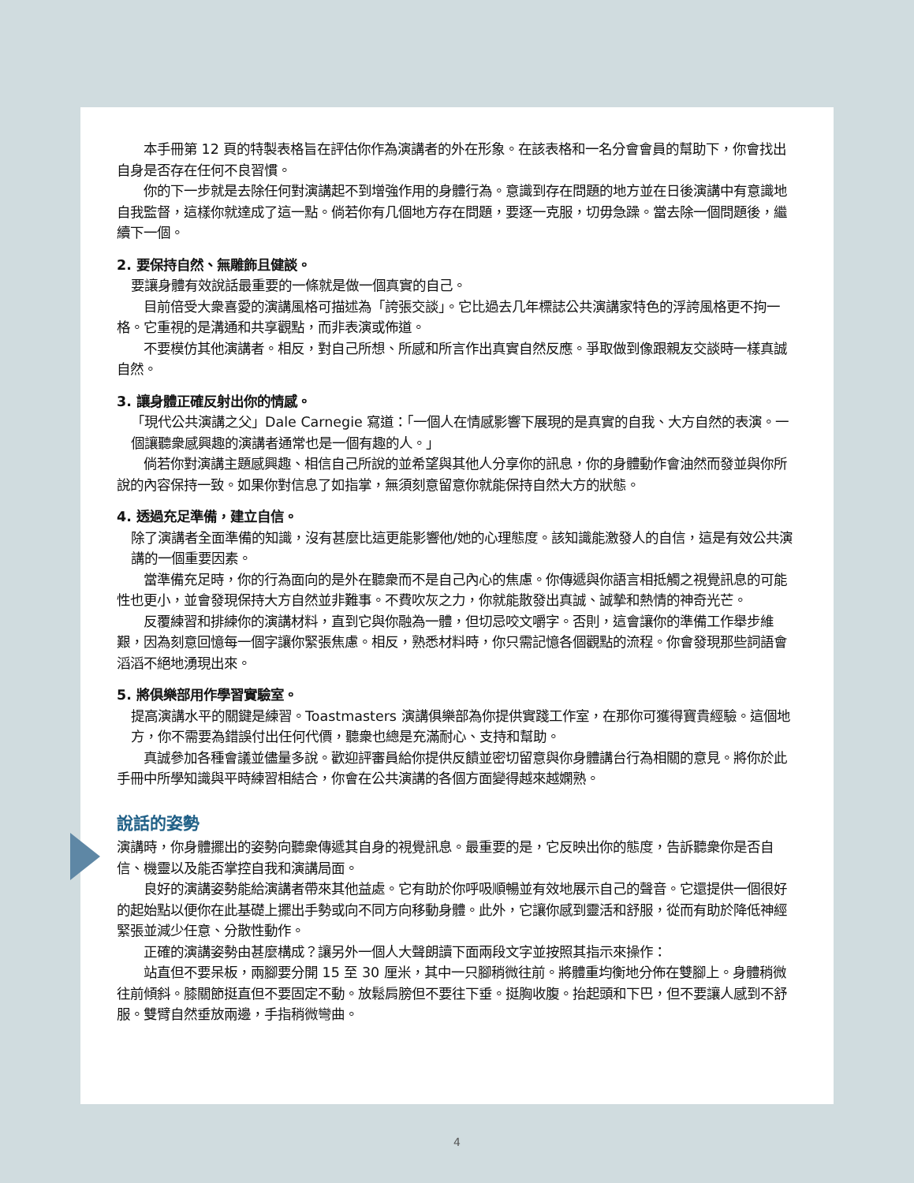本手冊第 12 頁的特製表格旨在評估你作為演講者的外在形象。在該表格和一名分會會員的幫助下，你會找出自身是否存在任何不良習慣。
你的下一步就是去除任何對演講起不到增強作用的身體行為。意識到存在問題的地方並在日後演講中有意識地自我監督，這樣你就達成了這一點。倘若你有几個地方存在問題，要逐一克服，切毋急躁。當去除一個問題後，繼續下一個。
2. 要保持自然、無雕飾且健談。
要讓身體有效說話最重要的一條就是做一個真實的自己。
目前倍受大衆喜愛的演講風格可描述為「誇張交談」。它比過去几年標誌公共演講家特色的浮誇風格更不拘一格。它重視的是溝通和共享觀點，而非表演或佈道。
不要模仿其他演講者。相反，對自己所想、所感和所言作出真實自然反應。爭取做到像跟親友交談時一樣真誠自然。
3. 讓身體正確反射出你的情感。
「現代公共演講之父」Dale Carnegie 寫道：「一個人在情感影響下展現的是真實的自我、大方自然的表演。一個讓聽衆感興趣的演講者通常也是一個有趣的人。」
倘若你對演講主題感興趣、相信自己所說的並希望與其他人分享你的訊息，你的身體動作會油然而發並與你所說的內容保持一致。如果你對信息了如指掌，無須刻意留意你就能保持自然大方的狀態。
4. 透過充足準備，建立自信。
除了演講者全面準備的知識，沒有甚麼比這更能影響他/她的心理態度。該知識能激發人的自信，這是有效公共演講的一個重要因素。
當準備充足時，你的行為面向的是外在聽衆而不是自己內心的焦慮。你傳遞與你語言相抵觸之視覺訊息的可能性也更小，並會發現保持大方自然並非難事。不費吹灰之力，你就能散發出真誠、誠摯和熱情的神奇光芒。
反覆練習和排練你的演講材料，直到它與你融為一體，但切忌咬文嚼字。否則，這會讓你的準備工作舉步維艱，因為刻意回憶每一個字讓你緊張焦慮。相反，熟悉材料時，你只需記憶各個觀點的流程。你會發現那些詞語會滔滔不絕地湧現出來。
5. 將俱樂部用作學習實驗室。
提高演講水平的關鍵是練習。Toastmasters 演講俱樂部為你提供實踐工作室，在那你可獲得寶貴經驗。這個地方，你不需要為錯誤付出任何代價，聽衆也總是充滿耐心、支持和幫助。
真誠參加各種會議並儘量多說。歡迎評審員給你提供反饋並密切留意與你身體講台行為相關的意見。將你於此手冊中所學知識與平時練習相結合，你會在公共演講的各個方面變得越來越嫻熟。
說話的姿勢
演講時，你身體擺出的姿勢向聽衆傳遞其自身的視覺訊息。最重要的是，它反映出你的態度，告訴聽衆你是否自信、機靈以及能否掌控自我和演講局面。
良好的演講姿勢能給演講者帶來其他益處。它有助於你呼吸順暢並有效地展示自己的聲音。它還提供一個很好的起始點以便你在此基礎上擺出手勢或向不同方向移動身體。此外，它讓你感到靈活和舒服，從而有助於降低神經緊張並減少任意、分散性動作。
正確的演講姿勢由甚麼構成？讓另外一個人大聲朗讀下面兩段文字並按照其指示來操作：
站直但不要呆板，兩腳要分開 15 至 30 厘米，其中一只腳稍微往前。將體重均衡地分佈在雙腳上。身體稍微往前傾斜。膝關節挺直但不要固定不動。放鬆肩膀但不要往下垂。挺胸收腹。抬起頭和下巴，但不要讓人感到不舒服。雙臂自然垂放兩邊，手指稍微彎曲。
4